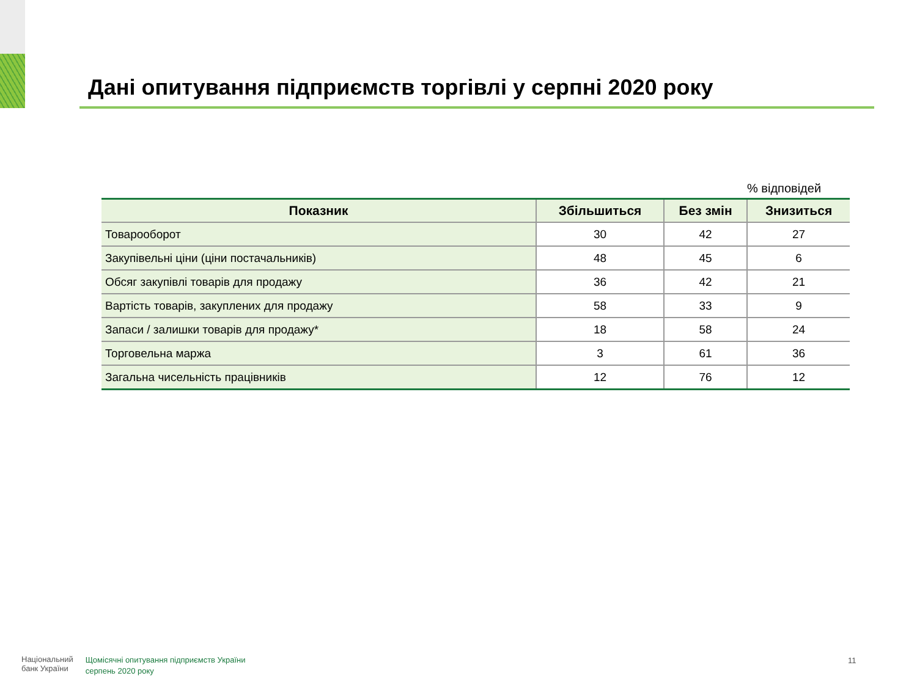Дані опитування підприємств торгівлі у серпні 2020 року
% відповідей
| Показник | Збільшиться | Без змін | Знизиться |
| --- | --- | --- | --- |
| Товарооборот | 30 | 42 | 27 |
| Закупівельні ціни (ціни постачальників) | 48 | 45 | 6 |
| Обсяг закупівлі товарів для продажу | 36 | 42 | 21 |
| Вартість товарів, закуплених для продажу | 58 | 33 | 9 |
| Запаси / залишки товарів для продажу* | 18 | 58 | 24 |
| Торговельна маржа | 3 | 61 | 36 |
| Загальна чисельність працівників | 12 | 76 | 12 |
Національний
банк України
Щомісячні опитування підприємств України
серпень 2020 року
11